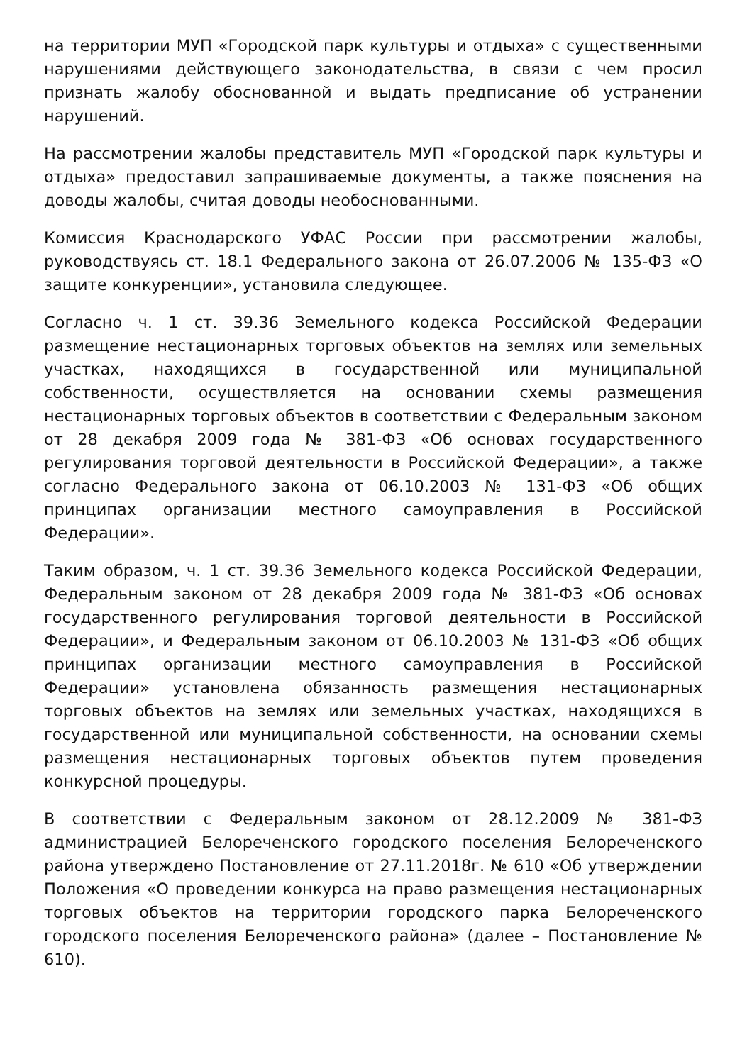на территории МУП «Городской парк культуры и отдыха» с существенными нарушениями действующего законодательства, в связи с чем просил признать жалобу обоснованной и выдать предписание об устранении нарушений.
На рассмотрении жалобы представитель МУП «Городской парк культуры и отдыха» предоставил запрашиваемые документы, а также пояснения на доводы жалобы, считая доводы необоснованными.
Комиссия Краснодарского УФАС России при рассмотрении жалобы, руководствуясь ст. 18.1 Федерального закона от 26.07.2006 № 135-ФЗ «О защите конкуренции», установила следующее.
Согласно ч. 1 ст. 39.36 Земельного кодекса Российской Федерации размещение нестационарных торговых объектов на землях или земельных участках, находящихся в государственной или муниципальной собственности, осуществляется на основании схемы размещения нестационарных торговых объектов в соответствии с Федеральным законом от 28 декабря 2009 года № 381-ФЗ «Об основах государственного регулирования торговой деятельности в Российской Федерации», а также согласно Федерального закона от 06.10.2003 № 131-ФЗ «Об общих принципах организации местного самоуправления в Российской Федерации».
Таким образом, ч. 1 ст. 39.36 Земельного кодекса Российской Федерации, Федеральным законом от 28 декабря 2009 года № 381-ФЗ «Об основах государственного регулирования торговой деятельности в Российской Федерации», и Федеральным законом от 06.10.2003 № 131-ФЗ «Об общих принципах организации местного самоуправления в Российской Федерации» установлена обязанность размещения нестационарных торговых объектов на землях или земельных участках, находящихся в государственной или муниципальной собственности, на основании схемы размещения нестационарных торговых объектов путем проведения конкурсной процедуры.
В соответствии с Федеральным законом от 28.12.2009 № 381-ФЗ администрацией Белореченского городского поселения Белореченского района утверждено Постановление от 27.11.2018г. № 610 «Об утверждении Положения «О проведении конкурса на право размещения нестационарных торговых объектов на территории городского парка Белореченского городского поселения Белореченского района» (далее – Постановление № 610).